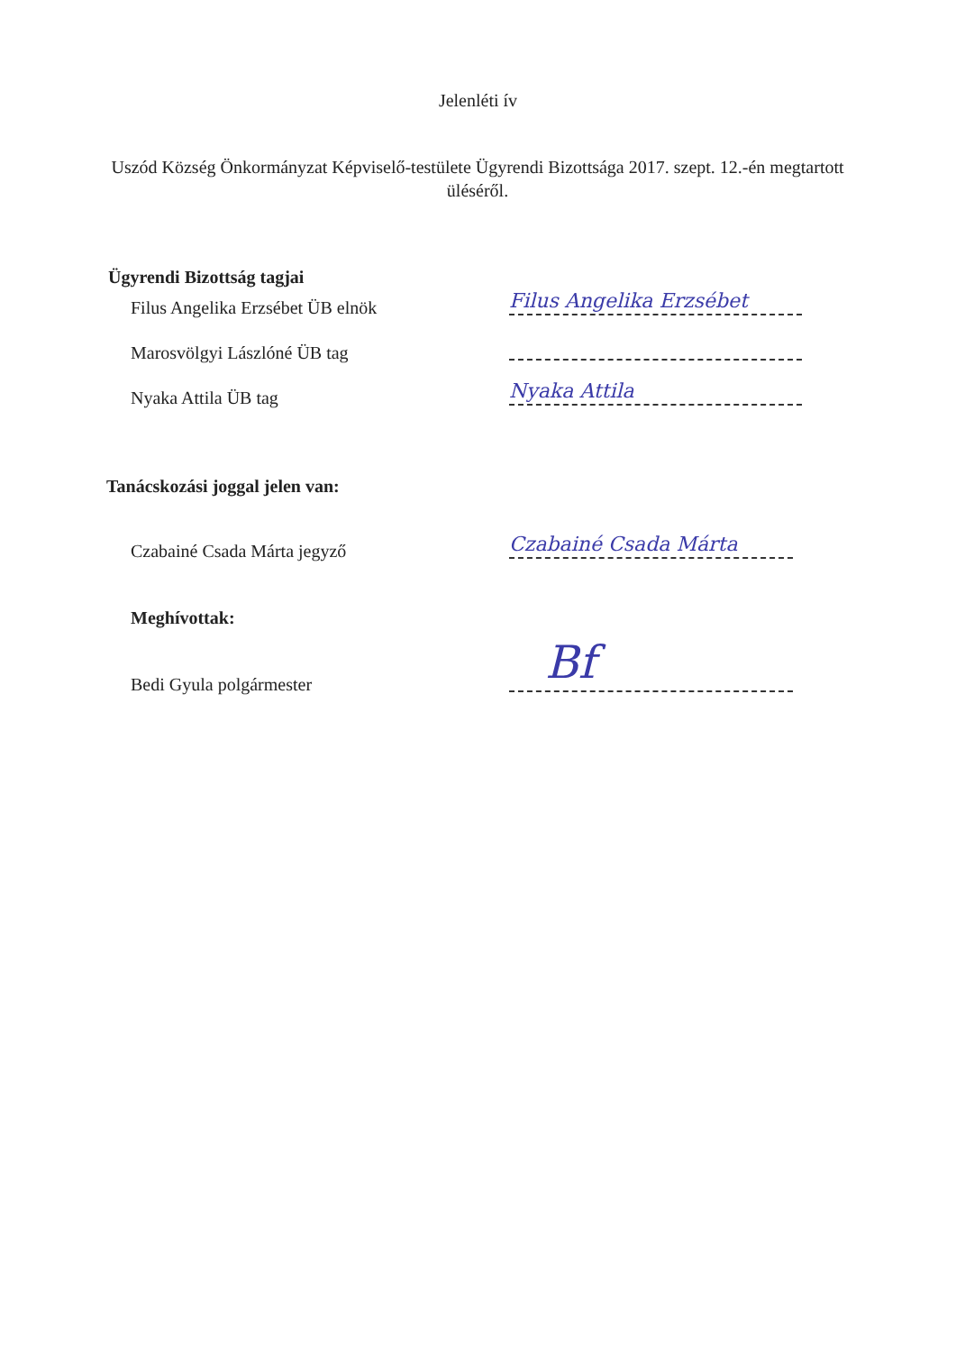Jelenléti ív
Uszód Község Önkormányzat Képviselő-testülete Ügyrendi Bizottsága 2017. szept. 12.-én megtartott üléséről.
Ügyrendi Bizottság tagjai
Filus Angelika Erzsébet ÜB elnök
Filus Angelika Erzsébet
Marosvölgyi Lászlóné ÜB tag
Nyaka Attila ÜB tag
Nyaka Attila
Tanácskozási joggal jelen van:
Czabainé Csada Márta jegyző
Czabainé Csada Márta
Meghívottak:
Bedi Gyula polgármester
Bf